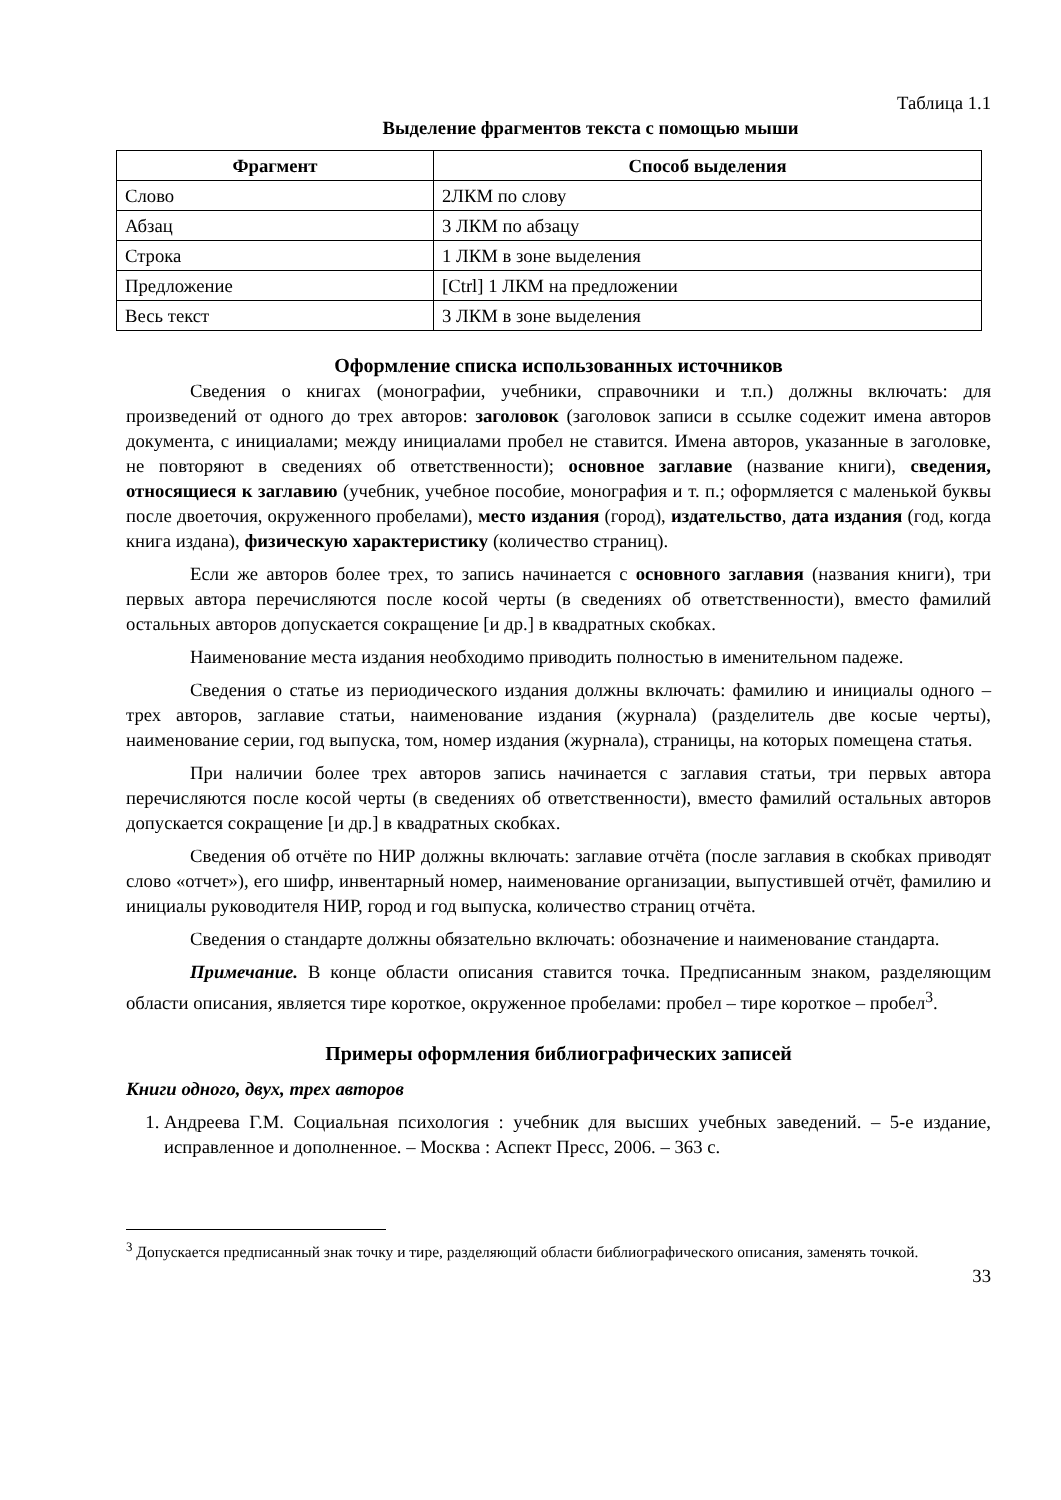Таблица 1.1
Выделение фрагментов текста с помощью мыши
| Фрагмент | Способ выделения |
| --- | --- |
| Слово | 2ЛКМ по слову |
| Абзац | 3 ЛКМ по абзацу |
| Строка | 1 ЛКМ в зоне выделения |
| Предложение | [Ctrl] 1 ЛКМ на предложении |
| Весь текст | 3 ЛКМ в зоне выделения |
Оформление списка использованных источников
Сведения о книгах (монографии, учебники, справочники и т.п.) должны включать: для произведений от одного до трех авторов: заголовок (заголовок записи в ссылке содежит имена авторов документа, с инициалами; между инициалами пробел не ставится. Имена авторов, указанные в заголовке, не повторяют в сведениях об ответственности); основное заглавие (название книги), сведения, относящиеся к заглавию (учебник, учебное пособие, монография и т. п.; оформляется с маленькой буквы после двоеточия, окруженного пробелами), место издания (город), издательство, дата издания (год, когда книга издана), физическую характеристику (количество страниц).
Если же авторов более трех, то запись начинается с основного заглавия (названия книги), три первых автора перечисляются после косой черты (в сведениях об ответственности), вместо фамилий остальных авторов допускается сокращение [и др.] в квадратных скобках.
Наименование места издания необходимо приводить полностью в именительном падеже.
Сведения о статье из периодического издания должны включать: фамилию и инициалы одного – трех авторов, заглавие статьи, наименование издания (журнала) (разделитель две косые черты), наименование серии, год выпуска, том, номер издания (журнала), страницы, на которых помещена статья.
При наличии более трех авторов запись начинается с заглавия статьи, три первых автора перечисляются после косой черты (в сведениях об ответственности), вместо фамилий остальных авторов допускается сокращение [и др.] в квадратных скобках.
Сведения об отчёте по НИР должны включать: заглавие отчёта (после заглавия в скобках приводят слово «отчет»), его шифр, инвентарный номер, наименование организации, выпустившей отчёт, фамилию и инициалы руководителя НИР, город и год выпуска, количество страниц отчёта.
Сведения о стандарте должны обязательно включать: обозначение и наименование стандарта.
Примечание. В конце области описания ставится точка. Предписанным знаком, разделяющим области описания, является тире короткое, окруженное пробелами: пробел – тире короткое – пробел<sup>3</sup>.
Примеры оформления библиографических записей
Книги одного, двух, трех авторов
1. Андреева Г.М. Социальная психология : учебник для высших учебных заведений. – 5-е издание, исправленное и дополненное. – Москва : Аспект Пресс, 2006. – 363 с.
<sup>3</sup> Допускается предписанный знак точку и тире, разделяющий области библиографического описания, заменять точкой.
33